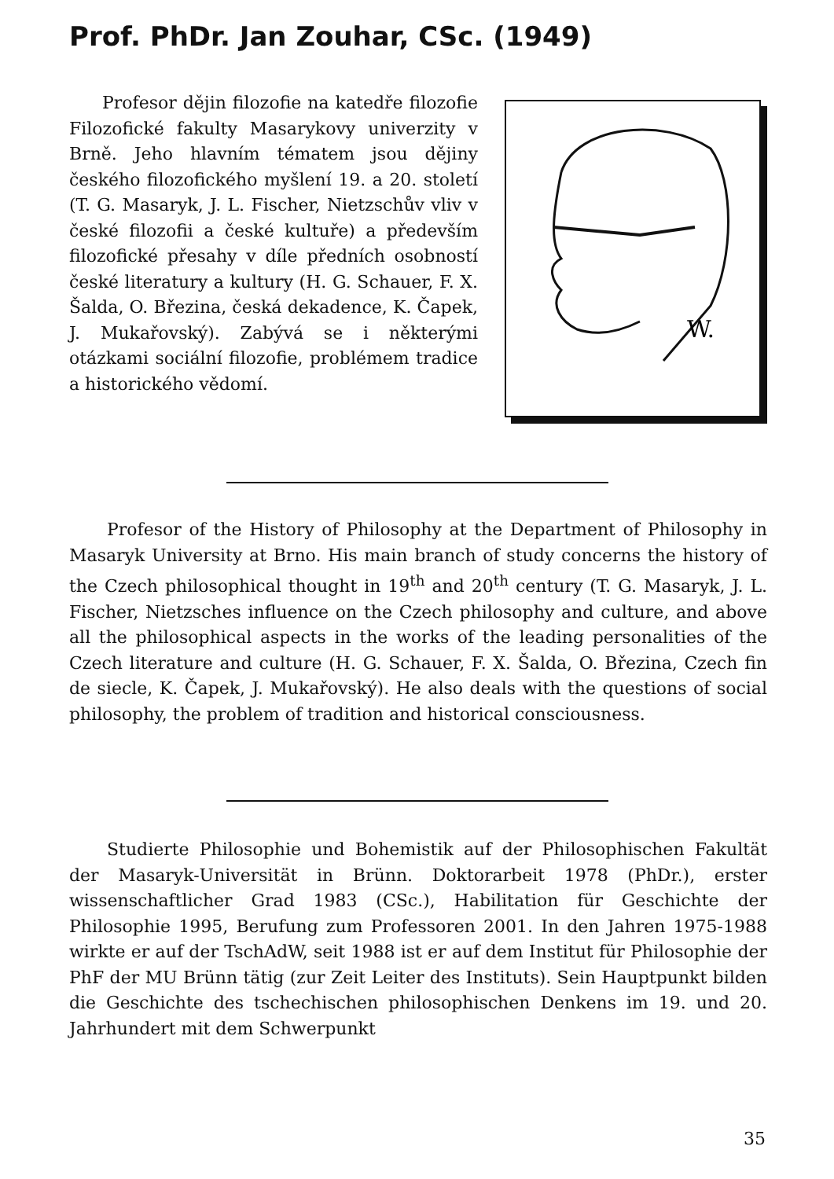Prof. PhDr. Jan Zouhar, CSc. (1949)
Profesor dějin filozofie na katedře filozofie Filozofické fakulty Masarykovy univerzity v Brně. Jeho hlavním tématem jsou dějiny českého filozofického myšlení 19. a 20. století (T. G. Masaryk, J. L. Fischer, Nietzschův vliv v české filozofii a české kultuře) a především filozofické přesahy v díle předních osobností české literatury a kultury (H. G. Schauer, F. X. Šalda, O. Březina, česká dekadence, K. Čapek, J. Mukařovský). Zabývá se i některými otázkami sociální filozofie, problémem tradice a historického vědomí.
W.
Profesor of the History of Philosophy at the Department of Philosophy in Masaryk University at Brno. His main branch of study concerns the history of the Czech philosophical thought in 19<sup>th</sup> and 20<sup>th</sup> century (T. G. Masaryk, J. L. Fischer, Nietzsches influence on the Czech philosophy and culture, and above all the philosophical aspects in the works of the leading personalities of the Czech literature and culture (H. G. Schauer, F. X. Šalda, O. Březina, Czech fin de siecle, K. Čapek, J. Mukařovský). He also deals with the questions of social philosophy, the problem of tradition and historical consciousness.
Studierte Philosophie und Bohemistik auf der Philosophischen Fakultät der Masaryk-Universität in Brünn. Doktorarbeit 1978 (PhDr.), erster wissenschaftlicher Grad 1983 (CSc.), Habilitation für Geschichte der Philosophie 1995, Berufung zum Professoren 2001. In den Jahren 1975-1988 wirkte er auf der TschAdW, seit 1988 ist er auf dem Institut für Philosophie der PhF der MU Brünn tätig (zur Zeit Leiter des Instituts). Sein Hauptpunkt bilden die Geschichte des tschechischen philosophischen Denkens im 19. und 20. Jahrhundert mit dem Schwerpunkt
35